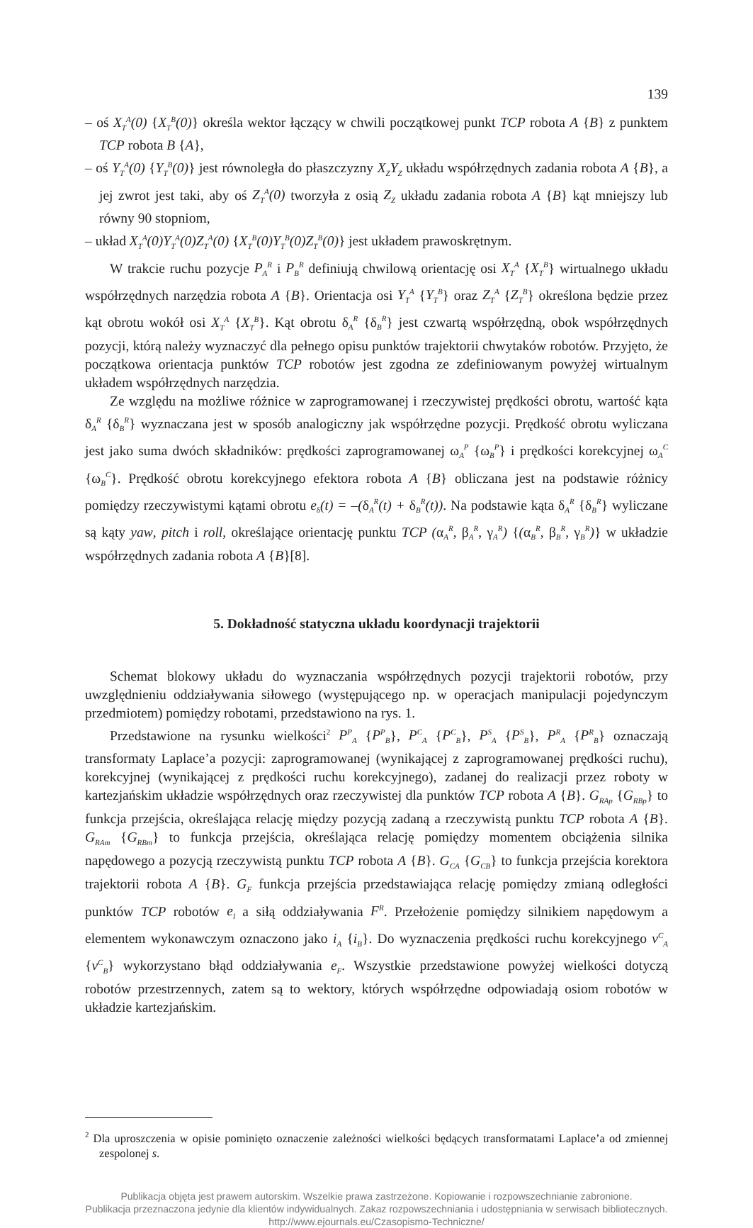139
– oś X<sub>T</sub><sup>A</sup>(0) {X<sub>T</sub><sup>B</sup>(0)} określa wektor łączący w chwili początkowej punkt TCP robota A {B} z punktem TCP robota B {A},
– oś Y<sub>T</sub><sup>A</sup>(0) {Y<sub>T</sub><sup>B</sup>(0)} jest równoległa do płaszczyzny X<sub>Z</sub>Y<sub>Z</sub> układu współrzędnych zadania robota A {B}, a jej zwrot jest taki, aby oś Z<sub>T</sub><sup>A</sup>(0) tworzyła z osią Z<sub>Z</sub> układu zadania robota A {B} kąt mniejszy lub równy 90 stopniom,
– układ X<sub>T</sub><sup>A</sup>(0)Y<sub>T</sub><sup>A</sup>(0)Z<sub>T</sub><sup>A</sup>(0) {X<sub>T</sub><sup>B</sup>(0)Y<sub>T</sub><sup>B</sup>(0)Z<sub>T</sub><sup>B</sup>(0)} jest układem prawoskrętnym.
W trakcie ruchu pozycje P<sub>A</sub><sup>R</sup> i P<sub>B</sub><sup>R</sup> definiują chwilową orientację osi X<sub>T</sub><sup>A</sup> {X<sub>T</sub><sup>B</sup>} wirtualnego układu współrzędnych narzędzia robota A {B}. Orientacja osi Y<sub>T</sub><sup>A</sup> {Y<sub>T</sub><sup>B</sup>} oraz Z<sub>T</sub><sup>A</sup> {Z<sub>T</sub><sup>B</sup>} określona będzie przez kąt obrotu wokół osi X<sub>T</sub><sup>A</sup> {X<sub>T</sub><sup>B</sup>}. Kąt obrotu δ<sub>A</sub><sup>R</sup> {δ<sub>B</sub><sup>R</sup>} jest czwartą współrzędną, obok współrzędnych pozycji, którą należy wyznaczyć dla pełnego opisu punktów trajektorii chwytaków robotów. Przyjęto, że początkowa orientacja punktów TCP robotów jest zgodna ze zdefiniowanym powyżej wirtualnym układem współrzędnych narzędzia.
Ze względu na możliwe różnice w zaprogramowanej i rzeczywistej prędkości obrotu, wartość kąta δ<sub>A</sub><sup>R</sup> {δ<sub>B</sub><sup>R</sup>} wyznaczana jest w sposób analogiczny jak współrzędne pozycji. Prędkość obrotu wyliczana jest jako suma dwóch składników: prędkości zaprogramowanej ω<sub>A</sub><sup>P</sup> {ω<sub>B</sub><sup>P</sup>} i prędkości korekcyjnej ω<sub>A</sub><sup>C</sup> {ω<sub>B</sub><sup>C</sup>}. Prędkość obrotu korekcyjnego efektora robota A {B} obliczana jest na podstawie różnicy pomiędzy rzeczywistymi kątami obrotu e<sub>δ</sub>(t) = –(δ<sub>A</sub><sup>R</sup>(t) + δ<sub>B</sub><sup>R</sup>(t)). Na podstawie kąta δ<sub>A</sub><sup>R</sup> {δ<sub>B</sub><sup>R</sup>} wyliczane są kąty yaw, pitch i roll, określające orientację punktu TCP (α<sub>A</sub><sup>R</sup>, β<sub>A</sub><sup>R</sup>, γ<sub>A</sub><sup>R</sup>) {(α<sub>B</sub><sup>R</sup>, β<sub>B</sub><sup>R</sup>, γ<sub>B</sub><sup>R</sup>)} w układzie współrzędnych zadania robota A {B}[8].
5. Dokładność statyczna układu koordynacji trajektorii
Schemat blokowy układu do wyznaczania współrzędnych pozycji trajektorii robotów, przy uwzględnieniu oddziaływania siłowego (występującego np. w operacjach manipulacji pojedynczym przedmiotem) pomiędzy robotami, przedstawiono na rys. 1.
Przedstawione na rysunku wielkości<sup>2</sup> P<sup>P</sup><sub>A</sub> {P<sup>P</sup><sub>B</sub>}, P<sup>C</sup><sub>A</sub> {P<sup>C</sup><sub>B</sub>}, P<sup>S</sup><sub>A</sub> {P<sup>S</sup><sub>B</sub>}, P<sup>R</sup><sub>A</sub> {P<sup>R</sup><sub>B</sub>} oznaczają transformaty Laplace’a pozycji: zaprogramowanej (wynikającej z zaprogramowanej prędkości ruchu), korekcyjnej (wynikającej z prędkości ruchu korekcyjnego), zadanej do realizacji przez roboty w kartezjańskim układzie współrzędnych oraz rzeczywistej dla punktów TCP robota A {B}. G<sub>RAp</sub> {G<sub>RBp</sub>} to funkcja przejścia, określająca relację między pozycją zadaną a rzeczywistą punktu TCP robota A {B}. G<sub>RAm</sub> {G<sub>RBm</sub>} to funkcja przejścia, określająca relację pomiędzy momentem obciążenia silnika napędowego a pozycją rzeczywistą punktu TCP robota A {B}. G<sub>CA</sub> {G<sub>CB</sub>} to funkcja przejścia korektora trajektorii robota A {B}. G<sub>F</sub> funkcja przejścia przedstawiająca relację pomiędzy zmianą odległości punktów TCP robotów e<sub>l</sub> a siłą oddziaływania F<sup>R</sup>. Przełożenie pomiędzy silnikiem napędowym a elementem wykonawczym oznaczono jako i<sub>A</sub> {i<sub>B</sub>}. Do wyznaczenia prędkości ruchu korekcyjnego v<sup>C</sup><sub>A</sub> {v<sup>C</sup><sub>B</sub>} wykorzystano błąd oddziaływania e<sub>F</sub>. Wszystkie przedstawione powyżej wielkości dotyczą robotów przestrzennych, zatem są to wektory, których współrzędne odpowiadają osiom robotów w układzie kartezjańskim.
<sup>2</sup> Dla uproszczenia w opisie pominięto oznaczenie zależności wielkości będących transformatami Laplace’a od zmiennej zespolonej s.
Publikacja objęta jest prawem autorskim. Wszelkie prawa zastrzeżone. Kopiowanie i rozpowszechnianie zabronione.
Publikacja przeznaczona jedynie dla klientów indywidualnych. Zakaz rozpowszechniania i udostępniania w serwisach bibliotecznych.
http://www.ejournals.eu/Czasopismo-Techniczne/